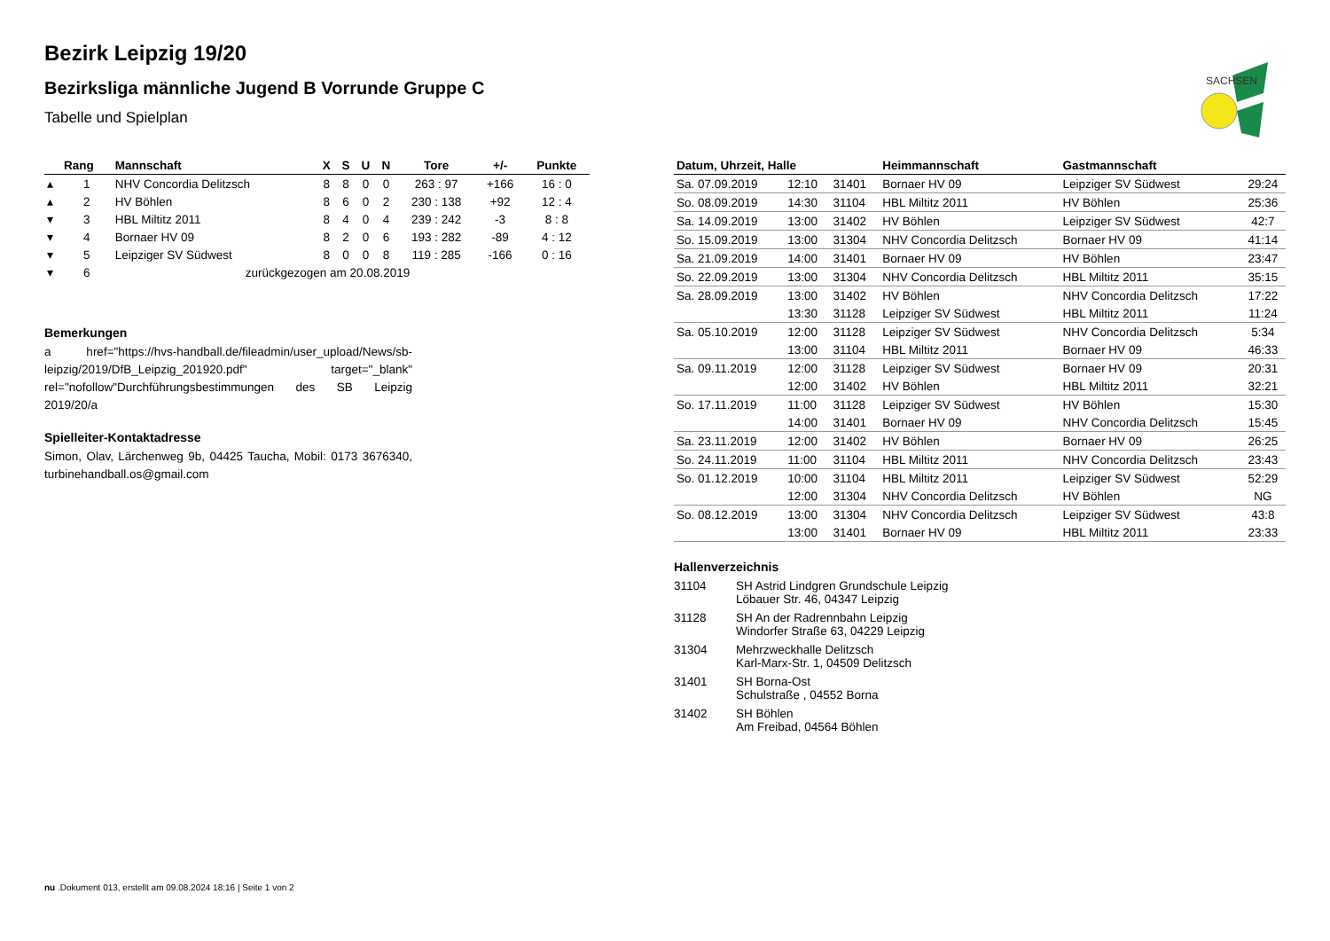SACHSEN
Bezirk Leipzig 19/20
Bezirksliga männliche Jugend B Vorrunde Gruppe C
Tabelle und Spielplan
| | Rang | Mannschaft | X | S | U | N | Tore | +/- | Punkte |
| --- | --- | --- | --- | --- | --- | --- | --- | --- | --- |
| ▴ | 1 | NHV Concordia Delitzsch | 8 | 8 | 0 | 0 | 263 : 97 | +166 | 16 : 0 |
| ▴ | 2 | HV Böhlen | 8 | 6 | 0 | 2 | 230 : 138 | +92 | 12 : 4 |
| ▾ | 3 | HBL Miltitz 2011 | 8 | 4 | 0 | 4 | 239 : 242 | -3 | 8 : 8 |
| ▾ | 4 | Bornaer HV 09 | 8 | 2 | 0 | 6 | 193 : 282 | -89 | 4 : 12 |
| ▾ | 5 | Leipziger SV Südwest | 8 | 0 | 0 | 8 | 119 : 285 | -166 | 0 : 16 |
| ▾ | 6 | zurückgezogen am 20.08.2019 | | | | | | | |
Bemerkungen
a href="https://hvs-handball.de/fileadmin/user_upload/News/sb-leipzig/2019/DfB_Leipzig_201920.pdf" target="_blank" rel="nofollow"Durchführungsbestimmungen des SB Leipzig 2019/20/a
Spielleiter-Kontaktadresse
Simon, Olav, Lärchenweg 9b, 04425 Taucha, Mobil: 0173 3676340, turbinehandball.os@gmail.com
| Datum, Uhrzeit, Halle | | | Heimmannschaft | Gastmannschaft | |
| --- | --- | --- | --- | --- | --- |
| Sa. 07.09.2019 | 12:10 | 31401 | Bornaer HV 09 | Leipziger SV Südwest | 29:24 |
| So. 08.09.2019 | 14:30 | 31104 | HBL Miltitz 2011 | HV Böhlen | 25:36 |
| Sa. 14.09.2019 | 13:00 | 31402 | HV Böhlen | Leipziger SV Südwest | 42:7 |
| So. 15.09.2019 | 13:00 | 31304 | NHV Concordia Delitzsch | Bornaer HV 09 | 41:14 |
| Sa. 21.09.2019 | 14:00 | 31401 | Bornaer HV 09 | HV Böhlen | 23:47 |
| So. 22.09.2019 | 13:00 | 31304 | NHV Concordia Delitzsch | HBL Miltitz 2011 | 35:15 |
| Sa. 28.09.2019 | 13:00 | 31402 | HV Böhlen | NHV Concordia Delitzsch | 17:22 |
| | 13:30 | 31128 | Leipziger SV Südwest | HBL Miltitz 2011 | 11:24 |
| Sa. 05.10.2019 | 12:00 | 31128 | Leipziger SV Südwest | NHV Concordia Delitzsch | 5:34 |
| | 13:00 | 31104 | HBL Miltitz 2011 | Bornaer HV 09 | 46:33 |
| Sa. 09.11.2019 | 12:00 | 31128 | Leipziger SV Südwest | Bornaer HV 09 | 20:31 |
| | 12:00 | 31402 | HV Böhlen | HBL Miltitz 2011 | 32:21 |
| So. 17.11.2019 | 11:00 | 31128 | Leipziger SV Südwest | HV Böhlen | 15:30 |
| | 14:00 | 31401 | Bornaer HV 09 | NHV Concordia Delitzsch | 15:45 |
| Sa. 23.11.2019 | 12:00 | 31402 | HV Böhlen | Bornaer HV 09 | 26:25 |
| So. 24.11.2019 | 11:00 | 31104 | HBL Miltitz 2011 | NHV Concordia Delitzsch | 23:43 |
| So. 01.12.2019 | 10:00 | 31104 | HBL Miltitz 2011 | Leipziger SV Südwest | 52:29 |
| | 12:00 | 31304 | NHV Concordia Delitzsch | HV Böhlen | NG |
| So. 08.12.2019 | 13:00 | 31304 | NHV Concordia Delitzsch | Leipziger SV Südwest | 43:8 |
| | 13:00 | 31401 | Bornaer HV 09 | HBL Miltitz 2011 | 23:33 |
Hallenverzeichnis
| 31104 | SH Astrid Lindgren Grundschule Leipzig Löbauer Str. 46, 04347 Leipzig |
| 31128 | SH An der Radrennbahn Leipzig Windorfer Straße 63, 04229 Leipzig |
| 31304 | Mehrzweckhalle Delitzsch Karl-Marx-Str. 1, 04509 Delitzsch |
| 31401 | SH Borna-Ost Schulstraße , 04552 Borna |
| 31402 | SH Böhlen Am Freibad, 04564 Böhlen |
nu .Dokument 013, erstellt am 09.08.2024 18:16 | Seite 1 von 2